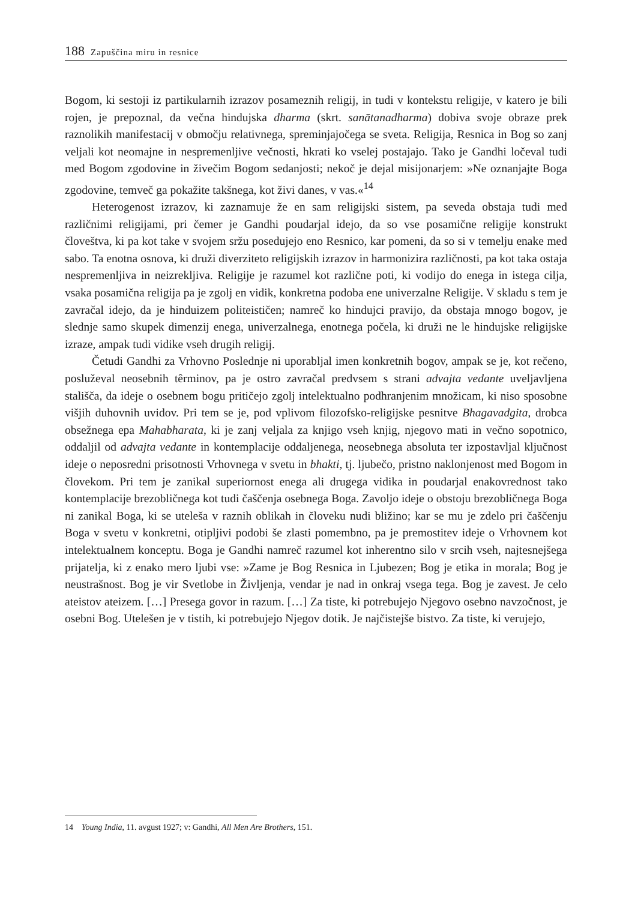188 Zapuščina miru in resnice
Bogom, ki sestoji iz partikularnih izrazov posameznih religij, in tudi v kontekstu religije, v katero je bili rojen, je prepoznal, da večna hindujska dharma (skrt. sanātanadharma) dobiva svoje obraze prek raznolikih manifestacij v območju relativnega, spreminjajočega se sveta. Religija, Resnica in Bog so zanj veljali kot neomajne in nespremenljive večnosti, hkrati ko vselej postajajo. Tako je Gandhi ločeval tudi med Bogom zgodovine in živečim Bogom sedanjosti; nekoč je dejal misijonarjem: »Ne oznanjajte Boga zgodovine, temveč ga pokažite takšnega, kot živi danes, v vas.«<sup>14</sup>
Heterogenost izrazov, ki zaznamuje že en sam religijski sistem, pa seveda obstaja tudi med različnimi religijami, pri čemer je Gandhi poudarjal idejo, da so vse posamične religije konstrukt človeštva, ki pa kot take v svojem sržu posedujejo eno Resnico, kar pomeni, da so si v temelju enake med sabo. Ta enotna osnova, ki druži diverziteto religijskih izrazov in harmonizira različnosti, pa kot taka ostaja nespremenljiva in neizrekljiva. Religije je razumel kot različne poti, ki vodijo do enega in istega cilja, vsaka posamična religija pa je zgolj en vidik, konkretna podoba ene univerzalne Religije. V skladu s tem je zavračal idejo, da je hinduizem politeističen; namreč ko hindujci pravijo, da obstaja mnogo bogov, je slednje samo skupek dimenzij enega, univerzalnega, enotnega počela, ki druži ne le hindujske religijske izraze, ampak tudi vidike vseh drugih religij.
Četudi Gandhi za Vrhovno Poslednje ni uporabljal imen konkretnih bogov, ampak se je, kot rečeno, posluževal neosebnih têrminov, pa je ostro zavračal predvsem s strani advajta vedante uveljavljena stališča, da ideje o osebnem bogu pritičejo zgolj intelektualno podhranjenim množicam, ki niso sposobne višjih duhovnih uvidov. Pri tem se je, pod vplivom filozofsko-religijske pesnitve Bhagavadgita, drobca obsežnega epa Mahabharata, ki je zanj veljala za knjigo vseh knjig, njegovo mati in večno sopotnico, oddaljil od advajta vedante in kontemplacije oddaljenega, neosebnega absoluta ter izpostavljal ključnost ideje o neposredni prisotnosti Vrhovnega v svetu in bhakti, tj. ljubečo, pristno naklonjenost med Bogom in človekom. Pri tem je zanikal superiornost enega ali drugega vidika in poudarjal enakovrednost tako kontemplacije brezobličnega kot tudi čaščenja osebnega Boga. Zavoljo ideje o obstoju brezobličnega Boga ni zanikal Boga, ki se uteleša v raznih oblikah in človeku nudi bližino; kar se mu je zdelo pri čaščenju Boga v svetu v konkretni, otipljivi podobi še zlasti pomembno, pa je premostitev ideje o Vrhovnem kot intelektualnem konceptu. Boga je Gandhi namreč razumel kot inherentno silo v srcih vseh, najtesnejšega prijatelja, ki z enako mero ljubi vse: »Zame je Bog Resnica in Ljubezen; Bog je etika in morala; Bog je neustrašnost. Bog je vir Svetlobe in Življenja, vendar je nad in onkraj vsega tega. Bog je zavest. Je celo ateistov ateizem. […] Presega govor in razum. […] Za tiste, ki potrebujejo Njegovo osebno navzočnost, je osebni Bog. Utelešen je v tistih, ki potrebujejo Njegov dotik. Je najčistejše bistvo. Za tiste, ki verujejo,
14 Young India, 11. avgust 1927; v: Gandhi, All Men Are Brothers, 151.